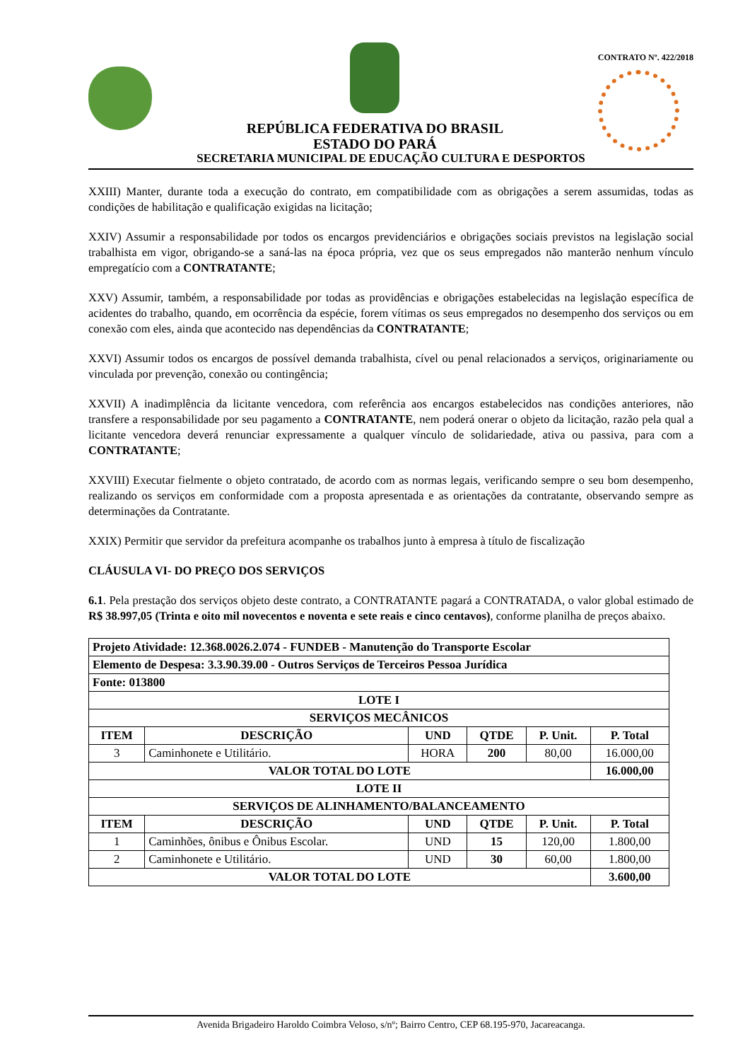REPÚBLICA FEDERATIVA DO BRASIL
ESTADO DO PARÁ
CONTRATO Nº. 422/2018
SECRETARIA MUNICIPAL DE EDUCAÇÃO CULTURA E DESPORTOS
XXIII) Manter, durante toda a execução do contrato, em compatibilidade com as obrigações a serem assumidas, todas as condições de habilitação e qualificação exigidas na licitação;
XXIV) Assumir a responsabilidade por todos os encargos previdenciários e obrigações sociais previstos na legislação social trabalhista em vigor, obrigando-se a saná-las na época própria, vez que os seus empregados não manterão nenhum vínculo empregatício com a CONTRATANTE;
XXV) Assumir, também, a responsabilidade por todas as providências e obrigações estabelecidas na legislação específica de acidentes do trabalho, quando, em ocorrência da espécie, forem vítimas os seus empregados no desempenho dos serviços ou em conexão com eles, ainda que acontecido nas dependências da CONTRATANTE;
XXVI) Assumir todos os encargos de possível demanda trabalhista, cível ou penal relacionados a serviços, originariamente ou vinculada por prevenção, conexão ou contingência;
XXVII) A inadimplência da licitante vencedora, com referência aos encargos estabelecidos nas condições anteriores, não transfere a responsabilidade por seu pagamento a CONTRATANTE, nem poderá onerar o objeto da licitação, razão pela qual a licitante vencedora deverá renunciar expressamente a qualquer vínculo de solidariedade, ativa ou passiva, para com a CONTRATANTE;
XXVIII) Executar fielmente o objeto contratado, de acordo com as normas legais, verificando sempre o seu bom desempenho, realizando os serviços em conformidade com a proposta apresentada e as orientações da contratante, observando sempre as determinações da Contratante.
XXIX) Permitir que servidor da prefeitura acompanhe os trabalhos junto à empresa à título de fiscalização
CLÁUSULA VI- DO PREÇO DOS SERVIÇOS
6.1. Pela prestação dos serviços objeto deste contrato, a CONTRATANTE pagará a CONTRATADA, o valor global estimado de R$ 38.997,05 (Trinta e oito mil novecentos e noventa e sete reais e cinco centavos), conforme planilha de preços abaixo.
| Projeto Atividade: 12.368.0026.2.074 - FUNDEB - Manutenção do Transporte Escolar | | | | | |
| --- | --- | --- | --- | --- | --- |
| Elemento de Despesa: 3.3.90.39.00 - Outros Serviços de Terceiros Pessoa Jurídica | | | | | |
| Fonte: 013800 | | | | | |
| LOTE I | | | | | |
| SERVIÇOS MECÂNICOS | | | | | |
| ITEM | DESCRIÇÃO | UND | QTDE | P. Unit. | P. Total |
| 3 | Caminhonete e Utilitário. | HORA | 200 | 80,00 | 16.000,00 |
| VALOR TOTAL DO LOTE | | | | | 16.000,00 |
| LOTE II | | | | | |
| SERVIÇOS DE ALINHAMENTO/BALANCEAMENTO | | | | | |
| ITEM | DESCRIÇÃO | UND | QTDE | P. Unit. | P. Total |
| 1 | Caminhões, ônibus e Ônibus Escolar. | UND | 15 | 120,00 | 1.800,00 |
| 2 | Caminhonete e Utilitário. | UND | 30 | 60,00 | 1.800,00 |
| VALOR TOTAL DO LOTE | | | | | 3.600,00 |
Avenida Brigadeiro Haroldo Coimbra Veloso, s/nº; Bairro Centro, CEP 68.195-970, Jacareacanga.